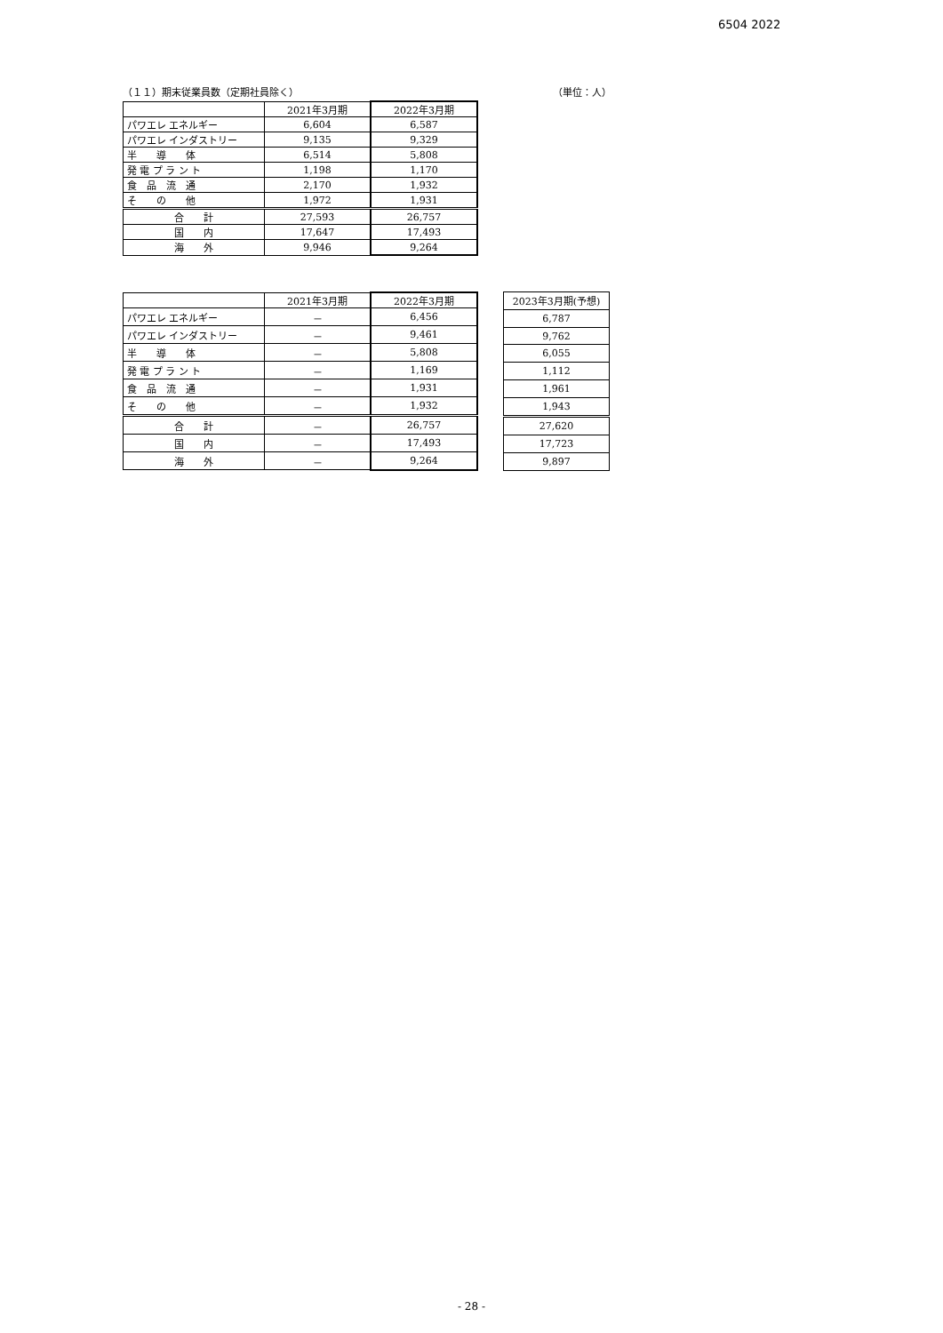6504 2022
（１１）期末従業員数（定期社員除く） （単位：人）
| | 2021年3月期 | 2022年3月期 |
| パワエレ エネルギー | 6,604 | 6,587 |
| パワエレ インダストリー | 9,135 | 9,329 |
| 半 導 体 | 6,514 | 5,808 |
| 発 電 プ ラ ン ト | 1,198 | 1,170 |
| 食 品 流 通 | 2,170 | 1,932 |
| そ の 他 | 1,972 | 1,931 |
| 合 計 | 27,593 | 26,757 |
| 国 内 | 17,647 | 17,493 |
| 海 外 | 9,946 | 9,264 |
| | 2021年3月期 | 2022年3月期 |
| パワエレ エネルギー | － | 6,456 |
| パワエレ インダストリー | － | 9,461 |
| 半 導 体 | － | 5,808 |
| 発 電 プ ラ ン ト | － | 1,169 |
| 食 品 流 通 | － | 1,931 |
| そ の 他 | － | 1,932 |
| 合 計 | － | 26,757 |
| 国 内 | － | 17,493 |
| 海 外 | － | 9,264 |
| 2023年3月期(予想) |
| 6,787 |
| 9,762 |
| 6,055 |
| 1,112 |
| 1,961 |
| 1,943 |
| 27,620 |
| 17,723 |
| 9,897 |
- 28 -